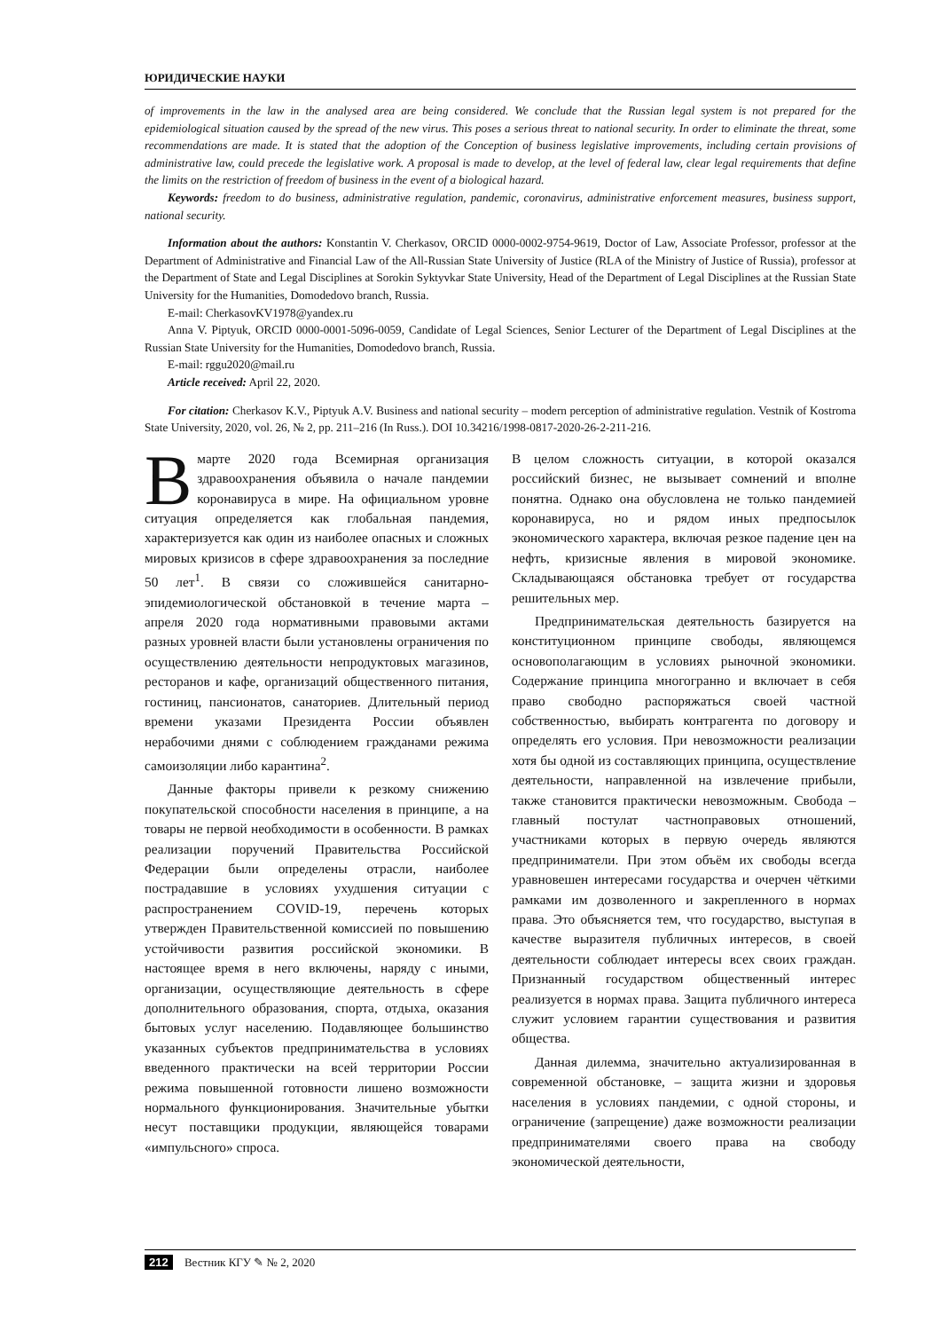ЮРИДИЧЕСКИЕ НАУКИ
of improvements in the law in the analysed area are being considered. We conclude that the Russian legal system is not prepared for the epidemiological situation caused by the spread of the new virus. This poses a serious threat to national security. In order to eliminate the threat, some recommendations are made. It is stated that the adoption of the Conception of business legislative improvements, including certain provisions of administrative law, could precede the legislative work. A proposal is made to develop, at the level of federal law, clear legal requirements that define the limits on the restriction of freedom of business in the event of a biological hazard.
Keywords: freedom to do business, administrative regulation, pandemic, coronavirus, administrative enforcement measures, business support, national security.
Information about the authors: Konstantin V. Cherkasov, ORCID 0000-0002-9754-9619, Doctor of Law, Associate Professor, professor at the Department of Administrative and Financial Law of the All-Russian State University of Justice (RLA of the Ministry of Justice of Russia), professor at the Department of State and Legal Disciplines at Sorokin Syktyvkar State University, Head of the Department of Legal Disciplines at the Russian State University for the Humanities, Domodedovo branch, Russia.
E-mail: CherkasovKV1978@yandex.ru
Anna V. Piptyuk, ORCID 0000-0001-5096-0059, Candidate of Legal Sciences, Senior Lecturer of the Department of Legal Disciplines at the Russian State University for the Humanities, Domodedovo branch, Russia.
E-mail: rggu2020@mail.ru
Article received: April 22, 2020.
For citation: Cherkasov K.V., Piptyuk A.V. Business and national security – modern perception of administrative regulation. Vestnik of Kostroma State University, 2020, vol. 26, № 2, pp. 211–216 (In Russ.). DOI 10.34216/1998-0817-2020-26-2-211-216.
В марте 2020 года Всемирная организация здравоохранения объявила о начале пандемии коронавируса в мире. На официальном уровне ситуация определяется как глобальная пандемия, характеризуется как один из наиболее опасных и сложных мировых кризисов в сфере здравоохранения за последние 50 лет<sup>1</sup>. В связи со сложившейся санитарно-эпидемиологической обстановкой в течение марта – апреля 2020 года нормативными правовыми актами разных уровней власти были установлены ограничения по осуществлению деятельности непродуктовых магазинов, ресторанов и кафе, организаций общественного питания, гостиниц, пансионатов, санаториев. Длительный период времени указами Президента России объявлен нерабочими днями с соблюдением гражданами режима самоизоляции либо карантина<sup>2</sup>.
Данные факторы привели к резкому снижению покупательской способности населения в принципе, а на товары не первой необходимости в особенности. В рамках реализации поручений Правительства Российской Федерации были определены отрасли, наиболее пострадавшие в условиях ухудшения ситуации с распространением COVID-19, перечень которых утвержден Правительственной комиссией по повышению устойчивости развития российской экономики. В настоящее время в него включены, наряду с иными, организации, осуществляющие деятельность в сфере дополнительного образования, спорта, отдыха, оказания бытовых услуг населению. Подавляющее большинство указанных субъектов предпринимательства в условиях введенного практически на всей территории России режима повышенной готовности лишено возможности нормального функционирования. Значительные убытки несут поставщики продукции, являющейся товарами «импульсного» спроса.
В целом сложность ситуации, в которой оказался российский бизнес, не вызывает сомнений и вполне понятна. Однако она обусловлена не только пандемией коронавируса, но и рядом иных предпосылок экономического характера, включая резкое падение цен на нефть, кризисные явления в мировой экономике. Складывающаяся обстановка требует от государства решительных мер.
Предпринимательская деятельность базируется на конституционном принципе свободы, являющемся основополагающим в условиях рыночной экономики. Содержание принципа многогранно и включает в себя право свободно распоряжаться своей частной собственностью, выбирать контрагента по договору и определять его условия. При невозможности реализации хотя бы одной из составляющих принципа, осуществление деятельности, направленной на извлечение прибыли, также становится практически невозможным. Свобода – главный постулат частноправовых отношений, участниками которых в первую очередь являются предприниматели. При этом объём их свободы всегда уравновешен интересами государства и очерчен чёткими рамками им дозволенного и закрепленного в нормах права. Это объясняется тем, что государство, выступая в качестве выразителя публичных интересов, в своей деятельности соблюдает интересы всех своих граждан. Признанный государством общественный интерес реализуется в нормах права. Защита публичного интереса служит условием гарантии существования и развития общества.
Данная дилемма, значительно актуализированная в современной обстановке, – защита жизни и здоровья населения в условиях пандемии, с одной стороны, и ограничение (запрещение) даже возможности реализации предпринимателями своего права на свободу экономической деятельности,
212 Вестник КГУ ✎ № 2, 2020